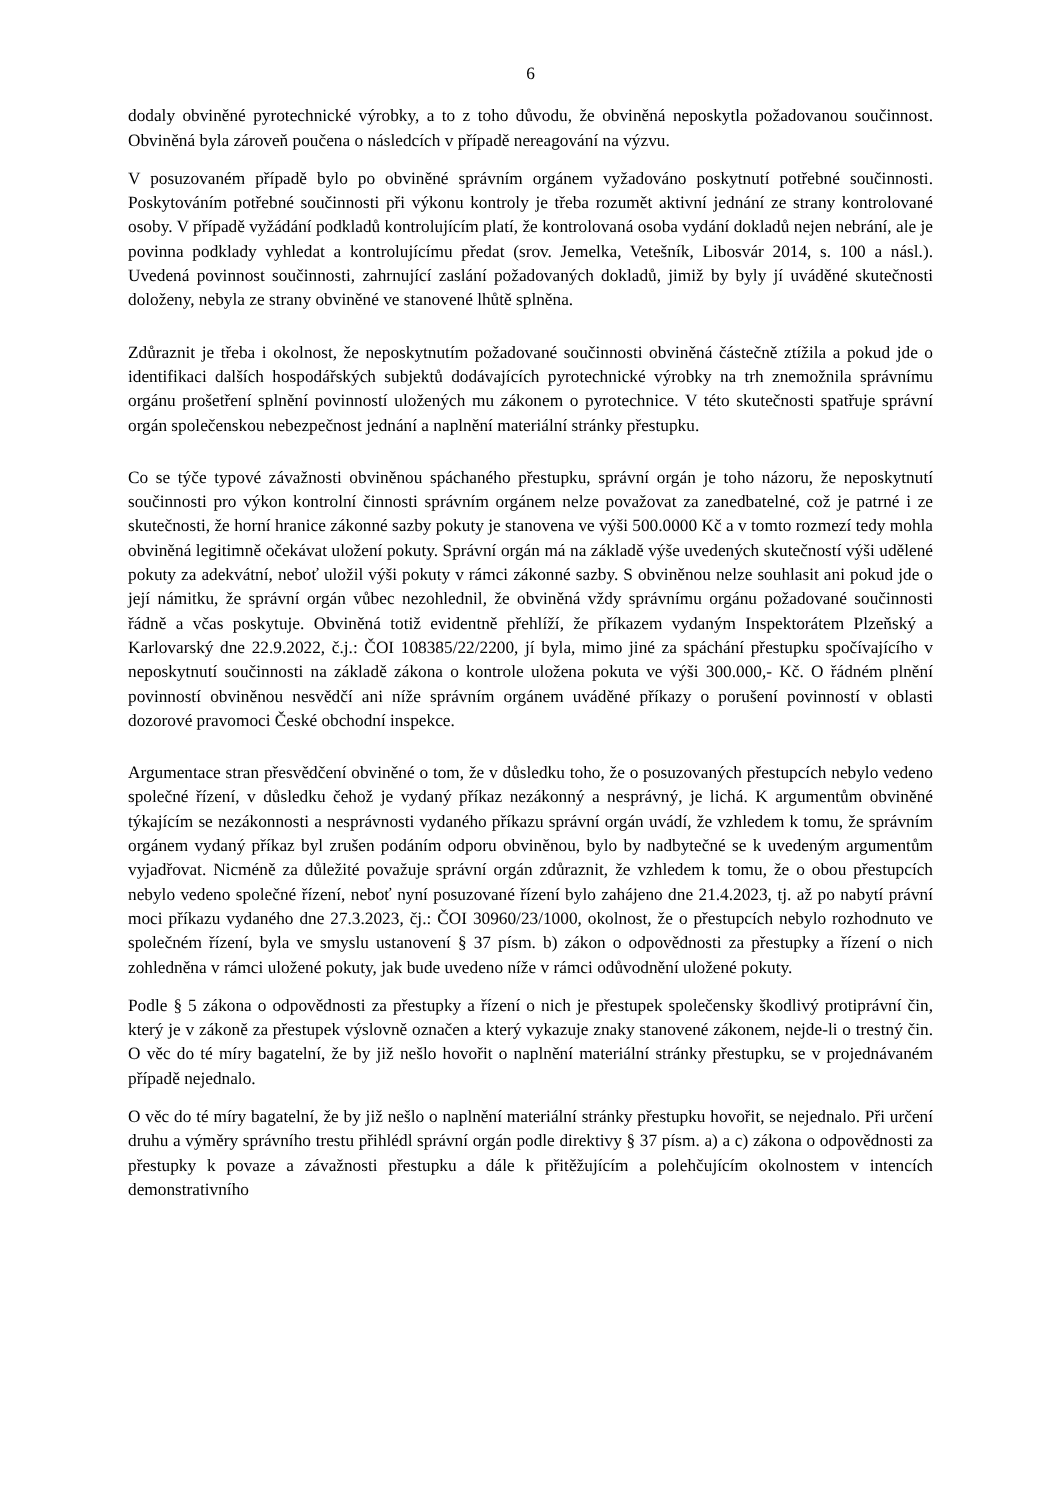6
dodaly obviněné pyrotechnické výrobky, a to z toho důvodu, že obviněná neposkytla požadovanou součinnost. Obviněná byla zároveň poučena o následcích v případě nereagování na výzvu.
V posuzovaném případě bylo po obviněné správním orgánem vyžadováno poskytnutí potřebné součinnosti. Poskytováním potřebné součinnosti při výkonu kontroly je třeba rozumět aktivní jednání ze strany kontrolované osoby. V případě vyžádání podkladů kontrolujícím platí, že kontrolovaná osoba vydání dokladů nejen nebrání, ale je povinna podklady vyhledat a kontrolujícímu předat (srov. Jemelka, Vetešník, Libosvár 2014, s. 100 a násl.). Uvedená povinnost součinnosti, zahrnující zaslání požadovaných dokladů, jimiž by byly jí uváděné skutečnosti doloženy, nebyla ze strany obviněné ve stanovené lhůtě splněna.
Zdůraznit je třeba i okolnost, že neposkytnutím požadované součinnosti obviněná částečně ztížila a pokud jde o identifikaci dalších hospodářských subjektů dodávajících pyrotechnické výrobky na trh znemožnila správnímu orgánu prošetření splnění povinností uložených mu zákonem o pyrotechnice. V této skutečnosti spatřuje správní orgán společenskou nebezpečnost jednání a naplnění materiální stránky přestupku.
Co se týče typové závažnosti obviněnou spáchaného přestupku, správní orgán je toho názoru, že neposkytnutí součinnosti pro výkon kontrolní činnosti správním orgánem nelze považovat za zanedbatelné, což je patrné i ze skutečnosti, že horní hranice zákonné sazby pokuty je stanovena ve výši 500.0000 Kč a v tomto rozmezí tedy mohla obviněná legitimně očekávat uložení pokuty. Správní orgán má na základě výše uvedených skutečností výši udělené pokuty za adekvátní, neboť uložil výši pokuty v rámci zákonné sazby. S obviněnou nelze souhlasit ani pokud jde o její námitku, že správní orgán vůbec nezohlednil, že obviněná vždy správnímu orgánu požadované součinnosti řádně a včas poskytuje. Obviněná totiž evidentně přehlíží, že příkazem vydaným Inspektorátem Plzeňský a Karlovarský dne 22.9.2022, č.j.: ČOI 108385/22/2200, jí byla, mimo jiné za spáchání přestupku spočívajícího v neposkytnutí součinnosti na základě zákona o kontrole uložena pokuta ve výši 300.000,- Kč. O řádném plnění povinností obviněnou nesvědčí ani níže správním orgánem uváděné příkazy o porušení povinností v oblasti dozorové pravomoci České obchodní inspekce.
Argumentace stran přesvědčení obviněné o tom, že v důsledku toho, že o posuzovaných přestupcích nebylo vedeno společné řízení, v důsledku čehož je vydaný příkaz nezákonný a nesprávný, je lichá. K argumentům obviněné týkajícím se nezákonnosti a nesprávnosti vydaného příkazu správní orgán uvádí, že vzhledem k tomu, že správním orgánem vydaný příkaz byl zrušen podáním odporu obviněnou, bylo by nadbytečné se k uvedeným argumentům vyjadřovat. Nicméně za důležité považuje správní orgán zdůraznit, že vzhledem k tomu, že o obou přestupcích nebylo vedeno společné řízení, neboť nyní posuzované řízení bylo zahájeno dne 21.4.2023, tj. až po nabytí právní moci příkazu vydaného dne 27.3.2023, čj.: ČOI 30960/23/1000, okolnost, že o přestupcích nebylo rozhodnuto ve společném řízení, byla ve smyslu ustanovení § 37 písm. b) zákon o odpovědnosti za přestupky a řízení o nich zohledněna v rámci uložené pokuty, jak bude uvedeno níže v rámci odůvodnění uložené pokuty.
Podle § 5 zákona o odpovědnosti za přestupky a řízení o nich je přestupek společensky škodlivý protiprávní čin, který je v zákoně za přestupek výslovně označen a který vykazuje znaky stanovené zákonem, nejde-li o trestný čin. O věc do té míry bagatelní, že by již nešlo hovořit o naplnění materiální stránky přestupku, se v projednávaném případě nejednalo.
O věc do té míry bagatelní, že by již nešlo o naplnění materiální stránky přestupku hovořit, se nejednalo. Při určení druhu a výměry správního trestu přihlédl správní orgán podle direktivy § 37 písm. a) a c) zákona o odpovědnosti za přestupky k povaze a závažnosti přestupku a dále k přitěžujícím a polehčujícím okolnostem v intencích demonstrativního